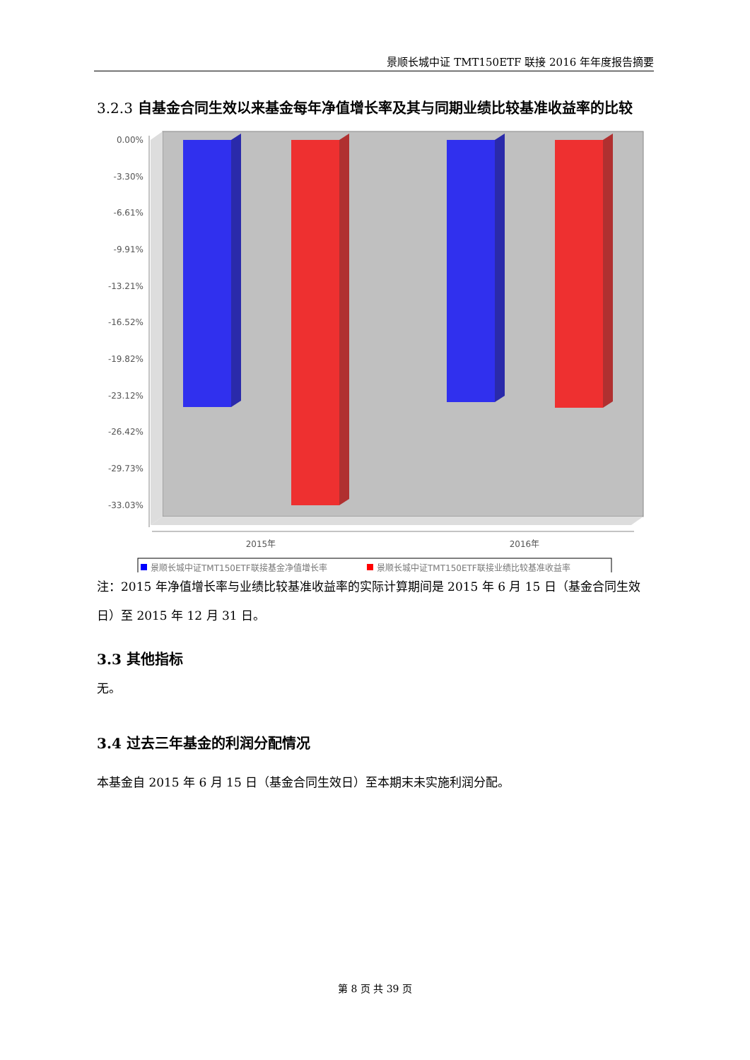景顺长城中证 TMT150ETF 联接 2016 年年度报告摘要
3.2.3 自基金合同生效以来基金每年净值增长率及其与同期业绩比较基准收益率的比较
0.00%
-3.30%
-6.61%
-9.91%
-13.21%
-16.52%
-19.82%
-23.12%
-26.42%
-29.73%
-33.03%
2015年
2016年
景顺长城中证TMT150ETF联接基金净值增长率
景顺长城中证TMT150ETF联接业绩比较基准收益率
注：2015 年净值增长率与业绩比较基准收益率的实际计算期间是 2015 年 6 月 15 日（基金合同生效日）至 2015 年 12 月 31 日。
3.3 其他指标
无。
3.4 过去三年基金的利润分配情况
本基金自 2015 年 6 月 15 日（基金合同生效日）至本期末未实施利润分配。
第 8 页 共 39 页